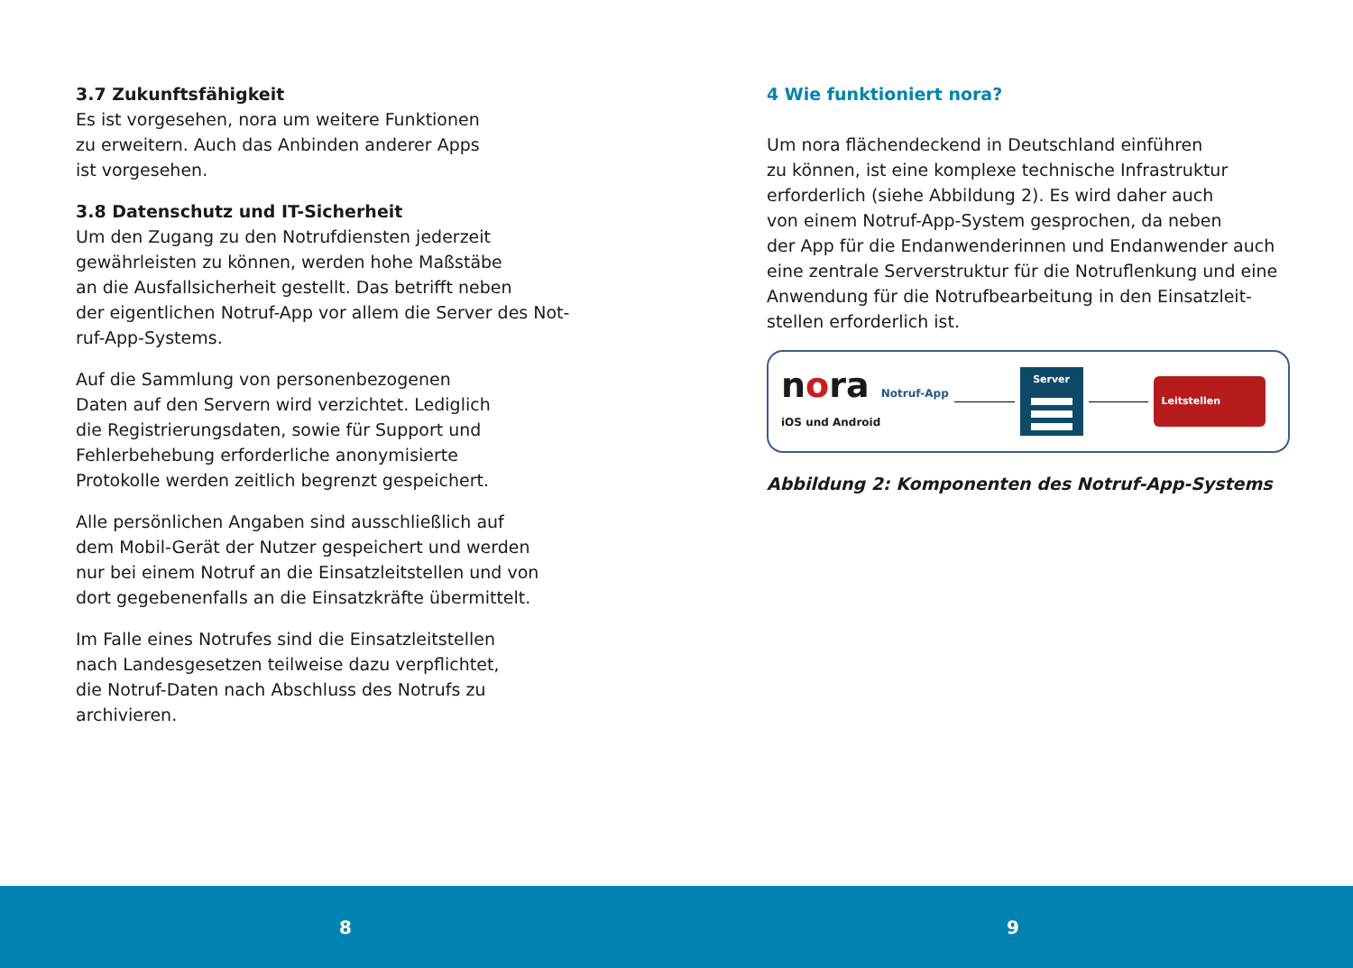3.7 Zukunftsfähigkeit
Es ist vorgesehen, nora um weitere Funktionen
zu erweitern. Auch das Anbinden anderer Apps
ist vorgesehen.
3.8 Datenschutz und IT-Sicherheit
Um den Zugang zu den Notrufdiensten jederzeit
gewährleisten zu können, werden hohe Maßstäbe
an die Ausfallsicherheit gestellt. Das betrifft neben
der eigentlichen Notruf-App vor allem die Server des Not-
ruf-App-Systems.
Auf die Sammlung von personenbezogenen
Daten auf den Servern wird verzichtet. Lediglich
die Registrierungsdaten, sowie für Support und
Fehlerbehebung erforderliche anonymisierte
Protokolle werden zeitlich begrenzt gespeichert.
Alle persönlichen Angaben sind ausschließlich auf
dem Mobil-Gerät der Nutzer gespeichert und werden
nur bei einem Notruf an die Einsatzleitstellen und von
dort gegebenenfalls an die Einsatzkräfte übermittelt.
Im Falle eines Notrufes sind die Einsatzleitstellen
nach Landesgesetzen teilweise dazu verpflichtet,
die Notruf-Daten nach Abschluss des Notrufs zu
archivieren.
4 Wie funktioniert nora?
Um nora flächendeckend in Deutschland einführen
zu können, ist eine komplexe technische Infrastruktur
erforderlich (siehe Abbildung 2). Es wird daher auch
von einem Notruf-App-System gesprochen, da neben
der App für die Endanwenderinnen und Endanwender auch
eine zentrale Serverstruktur für die Notruflenkung und eine
Anwendung für die Notrufbearbeitung in den Einsatzleit-
stellen erforderlich ist.
nora Notruf-App
iOS und Android
Server
Leitstellen
Abbildung 2: Komponenten des Notruf-App-Systems
8 9